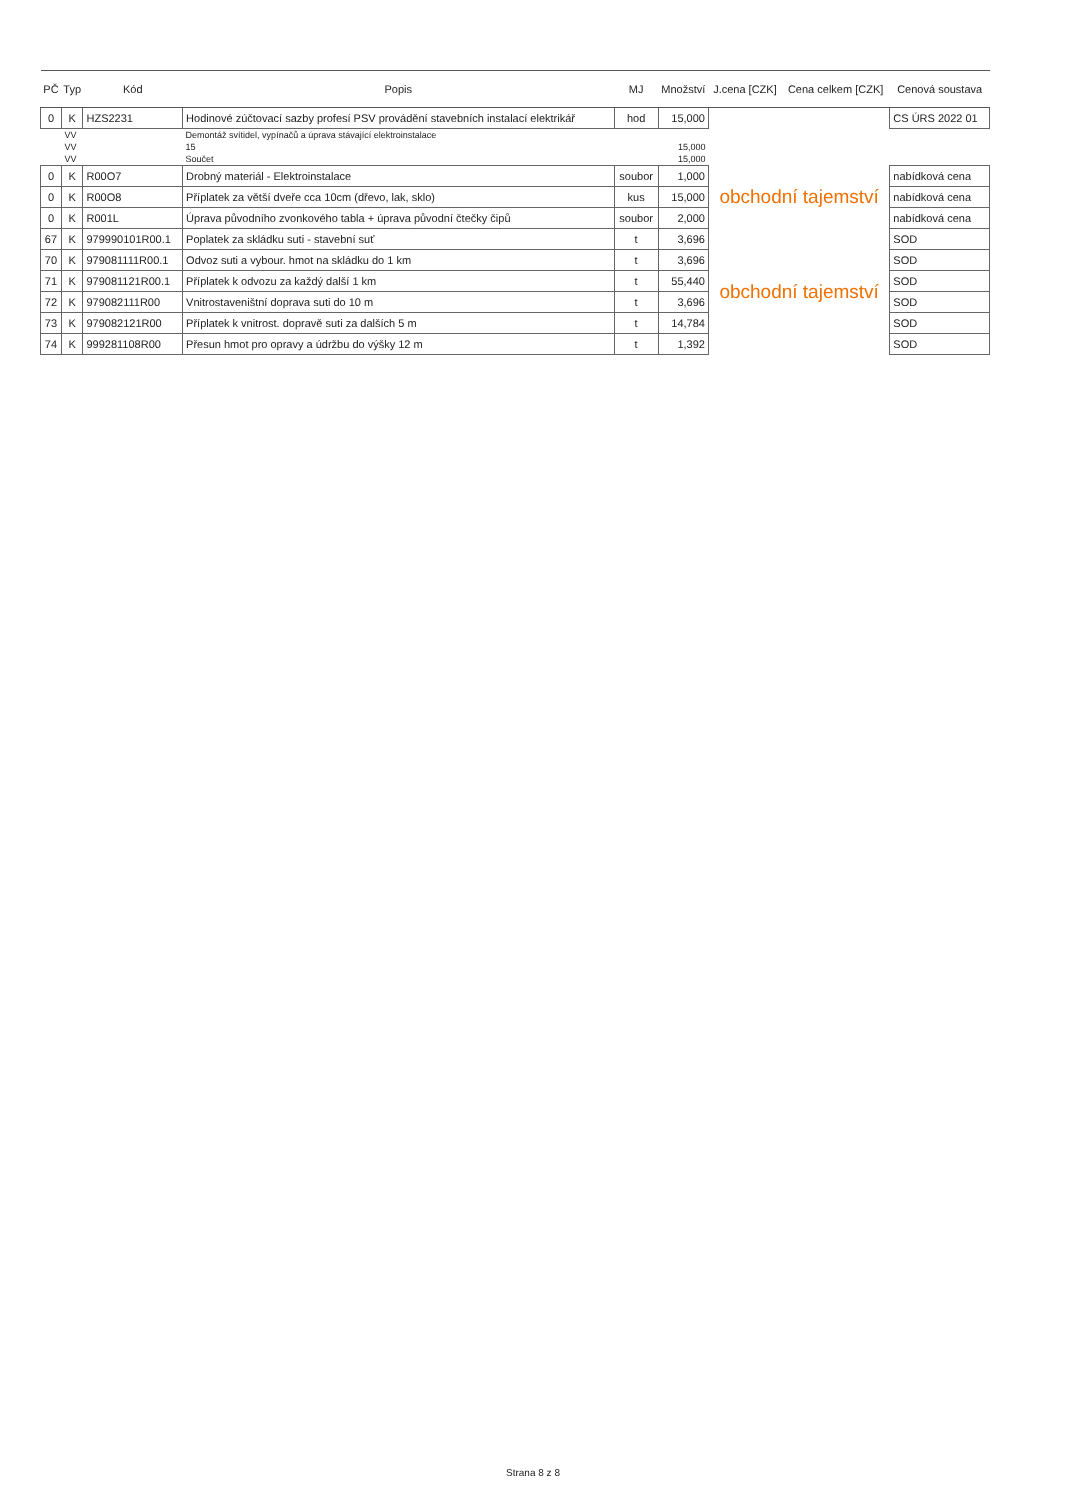| PČ | Typ | Kód | Popis | MJ | Množství | J.cena [CZK] | Cena celkem [CZK] | Cenová soustava |
| --- | --- | --- | --- | --- | --- | --- | --- | --- |
| 0 | K | HZS2231 | Hodinové zúčtovací sazby profesí PSV provádění stavebních instalací elektrikář | hod | 15,000 | | | CS ÚRS 2022 01 |
| | VV | | Demontáž svítidel, vypínačů a úprava stávající elektroinstalace | | | | | |
| | VV | | 15 | | 15,000 | | | |
| | VV | | Součet | | 15,000 | | | |
| 0 | K | R00O7 | Drobný materiál - Elektroinstalace | soubor | 1,000 | obchodní tajemství | | nabídková cena |
| 0 | K | R00O8 | Příplatek za větší dveře cca 10cm (dřevo, lak, sklo) | kus | 15,000 | | | nabídková cena |
| 0 | K | R001L | Úprava původního zvonkového tabla + úprava původní čtečky čipů | soubor | 2,000 | | | nabídková cena |
| 67 | K | 979990101R00.1 | Poplatek za skládku suti - stavební suť | t | 3,696 | obchodní tajemství | | SOD |
| 70 | K | 979081111R00.1 | Odvoz suti a vybour. hmot na skládku do 1 km | t | 3,696 | | | SOD |
| 71 | K | 979081121R00.1 | Příplatek k odvozu za každý další 1 km | t | 55,440 | | | SOD |
| 72 | K | 979082111R00 | Vnitrostaveništní doprava suti do 10 m | t | 3,696 | | | SOD |
| 73 | K | 979082121R00 | Příplatek k vnitrost. dopravě suti za dalších 5 m | t | 14,784 | | | SOD |
| 74 | K | 999281108R00 | Přesun hmot pro opravy a údržbu do výšky 12 m | t | 1,392 | | | SOD |
Strana 8 z 8